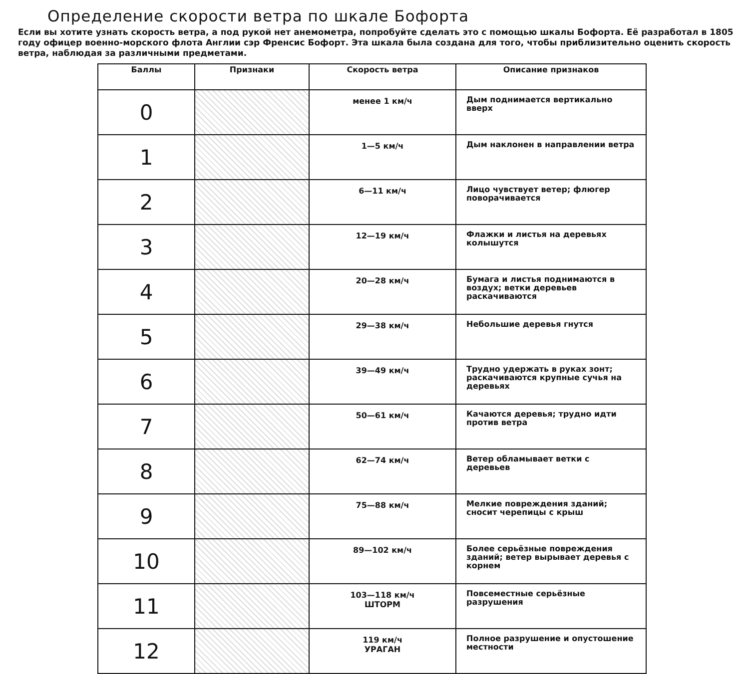Определение скорости ветра по шкале Бофорта
Если вы хотите узнать скорость ветра, а под рукой нет анемометра, попробуйте сделать это с помощью шкалы Бофорта. Её разработал в 1805 году офицер военно-морского флота Англии сэр Френсис Бофорт. Эта шкала была создана для того, чтобы приблизительно оценить скорость ветра, наблюдая за различными предметами.
| Баллы | Признаки | Скорость ветра | Описание признаков |
| --- | --- | --- | --- |
| 0 | | менее 1 км/ч | Дым поднимается вертикально вверх |
| 1 | | 1—5 км/ч | Дым наклонен в направлении ветра |
| 2 | | 6—11 км/ч | Лицо чувствует ветер; флюгер поворачивается |
| 3 | | 12—19 км/ч | Флажки и листья на деревьях колышутся |
| 4 | | 20—28 км/ч | Бумага и листья поднимаются в воздух; ветки деревьев раскачиваются |
| 5 | | 29—38 км/ч | Небольшие деревья гнутся |
| 6 | | 39—49 км/ч | Трудно удержать в руках зонт; раскачиваются крупные сучья на деревьях |
| 7 | | 50—61 км/ч | Качаются деревья; трудно идти против ветра |
| 8 | | 62—74 км/ч | Ветер обламывает ветки с деревьев |
| 9 | | 75—88 км/ч | Мелкие повреждения зданий; сносит черепицы с крыш |
| 10 | | 89—102 км/ч | Более серьёзные повреждения зданий; ветер вырывает деревья с корнем |
| 11 | | 103—118 км/ч ШТОРМ | Повсеместные серьёзные разрушения |
| 12 | | 119 км/ч УРАГАН | Полное разрушение и опустошение местности |